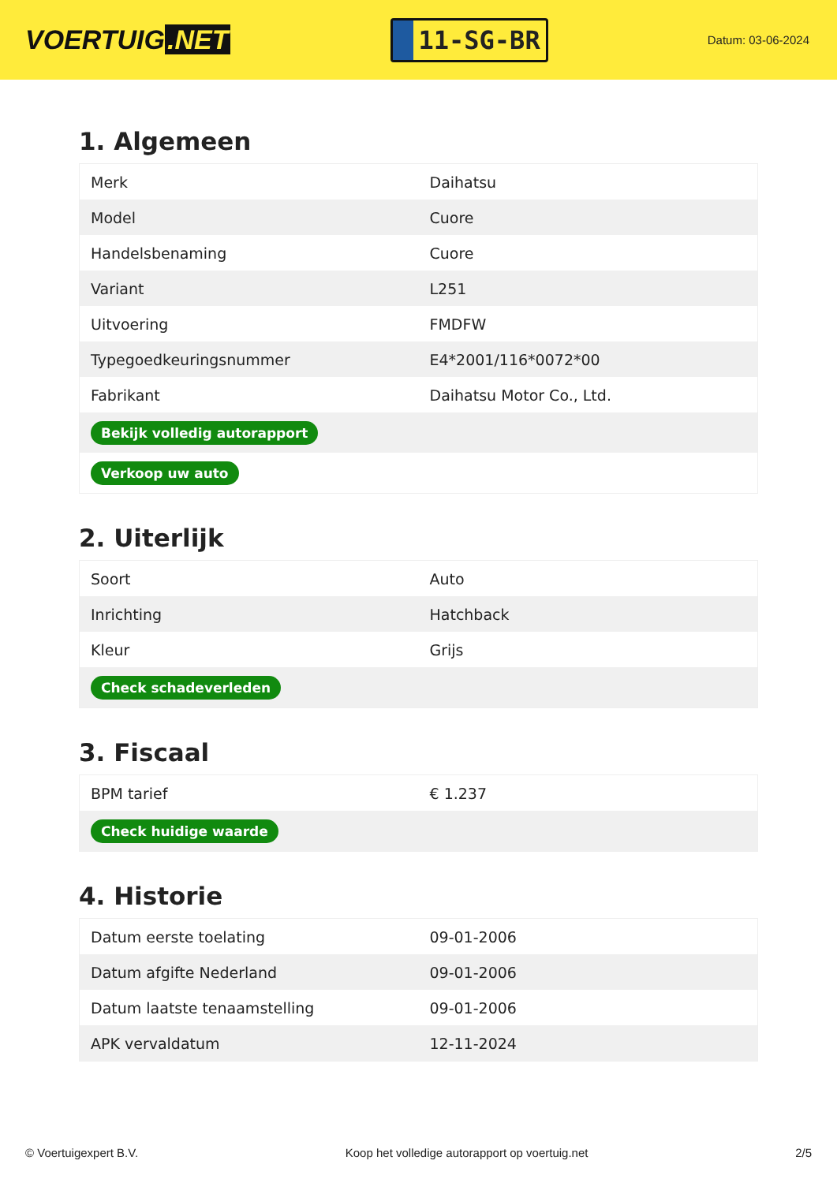VOERTUIG.NET
11-SG-BR
Datum: 03-06-2024
1. Algemeen
| Merk | Daihatsu |
| Model | Cuore |
| Handelsbenaming | Cuore |
| Variant | L251 |
| Uitvoering | FMDFW |
| Typegoedkeuringsnummer | E4*2001/116*0072*00 |
| Fabrikant | Daihatsu Motor Co., Ltd. |
| Bekijk volledig autorapport | |
| Verkoop uw auto | |
2. Uiterlijk
| Soort | Auto |
| Inrichting | Hatchback |
| Kleur | Grijs |
| Check schadeverleden | |
3. Fiscaal
| BPM tarief | € 1.237 |
| Check huidige waarde | |
4. Historie
| Datum eerste toelating | 09-01-2006 |
| Datum afgifte Nederland | 09-01-2006 |
| Datum laatste tenaamstelling | 09-01-2006 |
| APK vervaldatum | 12-11-2024 |
© Voertuigexpert B.V. Koop het volledige autorapport op voertuig.net 2/5